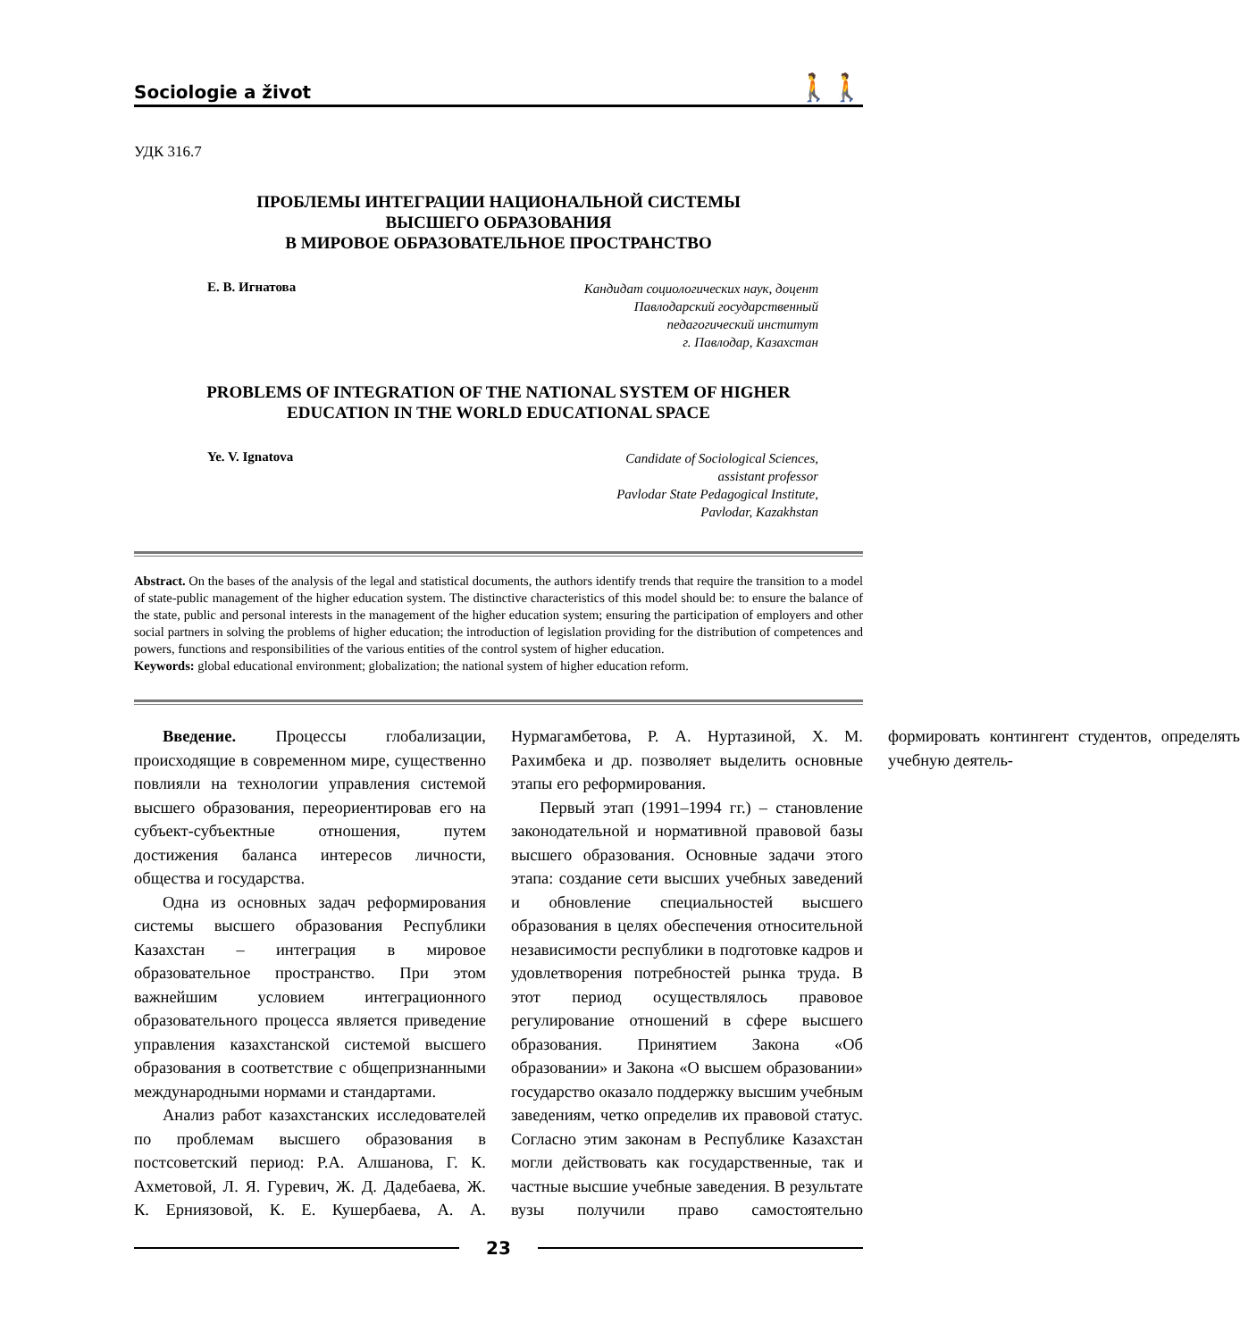Sociologie a život
🚶🚶
УДК 316.7
ПРОБЛЕМЫ ИНТЕГРАЦИИ НАЦИОНАЛЬНОЙ СИСТЕМЫ
ВЫСШЕГО ОБРАЗОВАНИЯ
В МИРОВОЕ ОБРАЗОВАТЕЛЬНОЕ ПРОСТРАНСТВО
Е. В. Игнатова Кандидат социологических наук, доцент
Павлодарский государственный
педагогический институт
г. Павлодар, Казахстан
PROBLEMS OF INTEGRATION OF THE NATIONAL SYSTEM OF HIGHER
EDUCATION IN THE WORLD EDUCATIONAL SPACE
Ye. V. Ignatova Candidate of Sociological Sciences,
assistant professor
Pavlodar State Pedagogical Institute,
Pavlodar, Kazakhstan
Abstract. On the bases of the analysis of the legal and statistical documents, the authors identify trends that require the transition to a model of state-public management of the higher education system. The distinctive characteristics of this model should be: to ensure the balance of the state, public and personal interests in the management of the higher education system; ensuring the participation of employers and other social partners in solving the problems of higher education; the introduction of legislation providing for the distribution of competences and powers, functions and responsibilities of the various entities of the control system of higher education.
Keywords: global educational environment; globalization; the national system of higher education reform.
Введение. Процессы глобализации, происходящие в современном мире, существенно повлияли на технологии управления системой высшего образования, переориентировав его на субъект-субъектные отношения, путем достижения баланса интересов личности, общества и государства.
Одна из основных задач реформирования системы высшего образования Республики Казахстан – интеграция в мировое образовательное пространство. При этом важнейшим условием интеграционного образовательного процесса является приведение управления казахстанской системой высшего образования в соответствие с общепризнанными международными нормами и стандартами.
Анализ работ казахстанских исследователей по проблемам высшего образования в постсоветский период: Р.А. Алшанова, Г. К. Ахметовой, Л. Я. Гуревич, Ж. Д. Дадебаева, Ж. К. Ерниязовой, К. Е. Кушербаева, А. А. Нурмагамбетова, Р. А. Нуртазиной, Х. М. Рахимбека и др. позволяет выделить основные этапы его реформирования.
Первый этап (1991–1994 гг.) – становление законодательной и нормативной правовой базы высшего образования. Основные задачи этого этапа: создание сети высших учебных заведений и обновление специальностей высшего образования в целях обеспечения относительной независимости республики в подготовке кадров и удовлетворения потребностей рынка труда. В этот период осуществлялось правовое регулирование отношений в сфере высшего образования. Принятием Закона «Об образовании» и Закона «О высшем образовании» государство оказало поддержку высшим учебным заведениям, четко определив их правовой статус. Согласно этим законам в Республике Казахстан могли действовать как государственные, так и частные высшие учебные заведения. В результате вузы получили право самостоятельно формировать контингент студентов, определять учебную деятель-
23